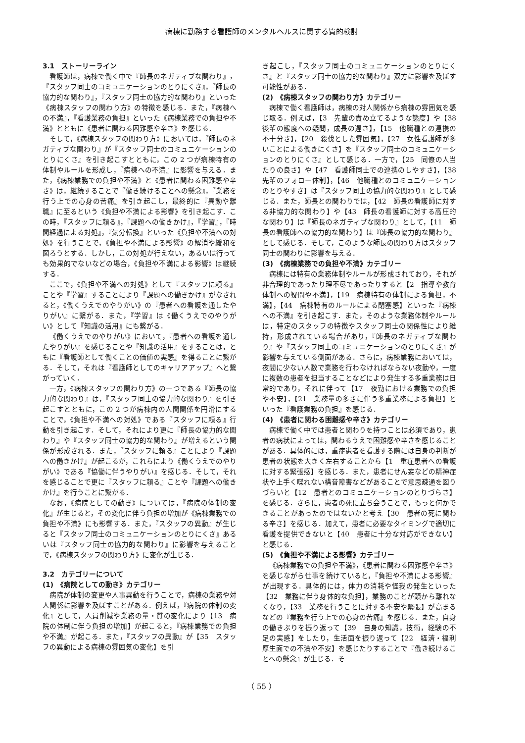病棟に勤務する看護師のメンタルヘルスに関する質的検討
3.1　ストーリーライン
看護師は，病棟で働く中で『師長のネガティブな関わり』，『スタッフ同士のコミュニケーションのとりにくさ』，『師長の協力的な関わり』，『スタッフ同士の協力的な関わり』といった《病棟スタッフの関わり方》の特徴を感じる．また，『病棟への不満』，『看護業務の負担』といった《病棟業務での負担や不満》とともに《患者に関わる困難感や辛さ》を感じる．
そして，《病棟スタッフの関わり方》においては，『師長のネガティブな関わり』が『スタッフ同士のコミュニケーションのとりにくさ』を引き起こすとともに，この 2 つが病棟特有の体制やルールを形成し，『病棟への不満』に影響を与える．また，《病棟業務での負担や不満》と《患者に関わる困難感や辛さ》は，継続することで『働き続けることへの懸念』，『業務を行う上での心身の苦痛』を引き起こし，最終的に『異動や離職』に至るという《負担や不満による影響》を引き起こす．この時，『スタッフに頼る』，『課題への働きかけ』，『学習』，『時間経過による対処』，『気分転換』といった《負担や不満への対処》を行うことで，《負担や不満による影響》の解消や緩和を図ろうとする．しかし，この対処が行えない，あるいは行っても効果的でないなどの場合，《負担や不満による影響》は継続する．
ここで，《負担や不満への対処》として『スタッフに頼る』ことや『学習』することにより『課題への働きかけ』がなされると，《働くうえでのやりがい》の『患者への看護を通したやりがい』に繋がる．また，『学習』は《働くうえでのやりがい》として『知識の活用』にも繋がる．
《働くうえでのやりがい》において，『患者への看護を通したやりがい』を感じることや『知識の活用』をすることは，ともに『看護師として働くことの価値の実感』を得ることに繋がる．そして，それは『看護師としてのキャリアアップ』へと繋がっていく．
一方，《病棟スタッフの関わり方》の一つである『師長の協力的な関わり』は，『スタッフ同士の協力的な関わり』を引き起こすとともに，この 2 つが病棟内の人間関係を円滑にすることで，《負担や不満への対処》である『スタッフに頼る』行動を引き起こす．そして，それにより更に『師長の協力的な関わり』や『スタッフ同士の協力的な関わり』が増えるという関係が形成される．また，『スタッフに頼る』ことにより『課題への働きかけ』が起こるが，これらにより《働くうえでのやりがい》である『協働に伴うやりがい』を感じる．そして，それを感じることで更に『スタッフに頼る』ことや『課題への働きかけ』を行うことに繋がる．
なお，《病院としての動き》については，『病院の体制の変化』が生じると，その変化に伴う負担の増加が《病棟業務での負担や不満》にも影響する．また，『スタッフの異動』が生じると『スタッフ同士のコミュニケーションのとりにくさ』あるいは『スタッフ同士の協力的な関わり』に影響を与えることで，《病棟スタッフの関わり方》に変化が生じる．
3.2　カテゴリーについて
(1)　《病院としての動き》カテゴリー
病院が体制の変更や人事異動を行うことで，病棟の業務や対人関係に影響を及ぼすことがある．例えば，『病院の体制の変化』として，人員削減や業務の量・質の変化により【13　病院の体制に伴う負担の増加】が起こると，『病棟業務での負担や不満』が起こる．また，『スタッフの異動』が【35　スタッフの異動による病棟の雰囲気の変化】を引
き起こし，『スタッフ同士のコミュニケーションのとりにくさ』と『スタッフ同士の協力的な関わり』双方に影響を及ぼす可能性がある．
(2)　《病棟スタッフの関わり方》カテゴリー
病棟で働く看護師は，病棟の対人関係から病棟の雰囲気を感じ取る．例えば，【3　先輩の責め立てるような態度】や【38　後輩の態度への疑問，成長の遅さ】，【15　他職種との連携の不十分さ】，【20　殺伐とした雰囲気】，【27　女性看護師が多いことによる働きにくさ】を『スタッフ同士のコミュニケーションのとりにくさ』として感じる．一方で，【25　同僚の人当たりの良さ】や【47　看護師同士での連携のしやすさ】，【38　先輩のフォロー体制】，【46　他職種とのコミュニケーションのとりやすさ】は『スタッフ同士の協力的な関わり』として感じる．また，師長との関わりでは，【42　師長の看護師に対する非協力的な関わり】や【43　師長の看護師に対する高圧的な関わり】は『師長のネガティブな関わり』として，【11　師長の看護師への協力的な関わり】は『師長の協力的な関わり』として感じる．そして，このような師長の関わり方はスタッフ同士の関わりに影響を与える．
(3)　《病棟業務での負担や不満》カテゴリー
病棟には特有の業務体制やルールが形成されており，それが非合理的であったり理不尽であったりすると【2　指導や教育体制への疑問や不満】，【19　病棟特有の体制による負担，不満】，【44　病棟特有のルールによる閉塞感】といった『病棟への不満』を引き起こす．また，そのような業務体制やルールは，特定のスタッフの特徴やスタッフ同士の関係性により維持，形成されている場合があり，『師長のネガティブな関わり』や『スタッフ同士のコミュニケーションのとりにくさ』が影響を与えている側面がある．さらに，病棟業務においては，夜間に少ない人数で業務を行わなければならない夜勤や，一度に複数の患者を担当することなどにより発生する多重業務は日常的であり，それに伴って【17　夜勤における業務での負担や不安】，【21　業務量の多さに伴う多重業務による負担】といった『看護業務の負担』を感じる．
(4)　《患者に関わる困難感や辛さ》カテゴリー
病棟で働く中では患者と関わりを持つことは必須であり，患者の病状によっては，関わるうえで困難感や辛さを感じることがある．具体的には，重症患者を看護する際には自身の判断が患者の状態を大きく左右することから【1　重症患者への看護に対する緊張感】を感じる．また，患者にせん妄などの精神症状や上手く喋れない構音障害などがあることで意思疎通を図りづらいと【12　患者とのコミュニケーションのとりづらさ】を感じる．さらに，患者の死に立ち会うことで，もっと何かできることがあったのではないかと考え【30　患者の死に関わる辛さ】を感じる．加えて，患者に必要なタイミングで適切に看護を提供できないと【40　患者に十分な対応ができない】と感じる．
(5)　《負担や不満による影響》カテゴリー
《病棟業務での負担や不満》，《患者に関わる困難感や辛さ》を感じながら仕事を続けていると，『負担や不満による影響』が出現する．具体的には，体力の消耗や怪我の発生といった【32　業務に伴う身体的な負担】，業務のことが頭から離れなくなり，【33　業務を行うことに対する不安や緊張】が高まるなどの『業務を行う上での心身の苦痛』を感じる．また，自身の働きぶりを振り返って【39　自身の知識，技術，経験の不足の実感】をしたり，生活面を振り返って【22　経済・福利厚生面での不満や不安】を感じたりすることで『働き続けることへの懸念』が生じる．そ
（ 55 ）